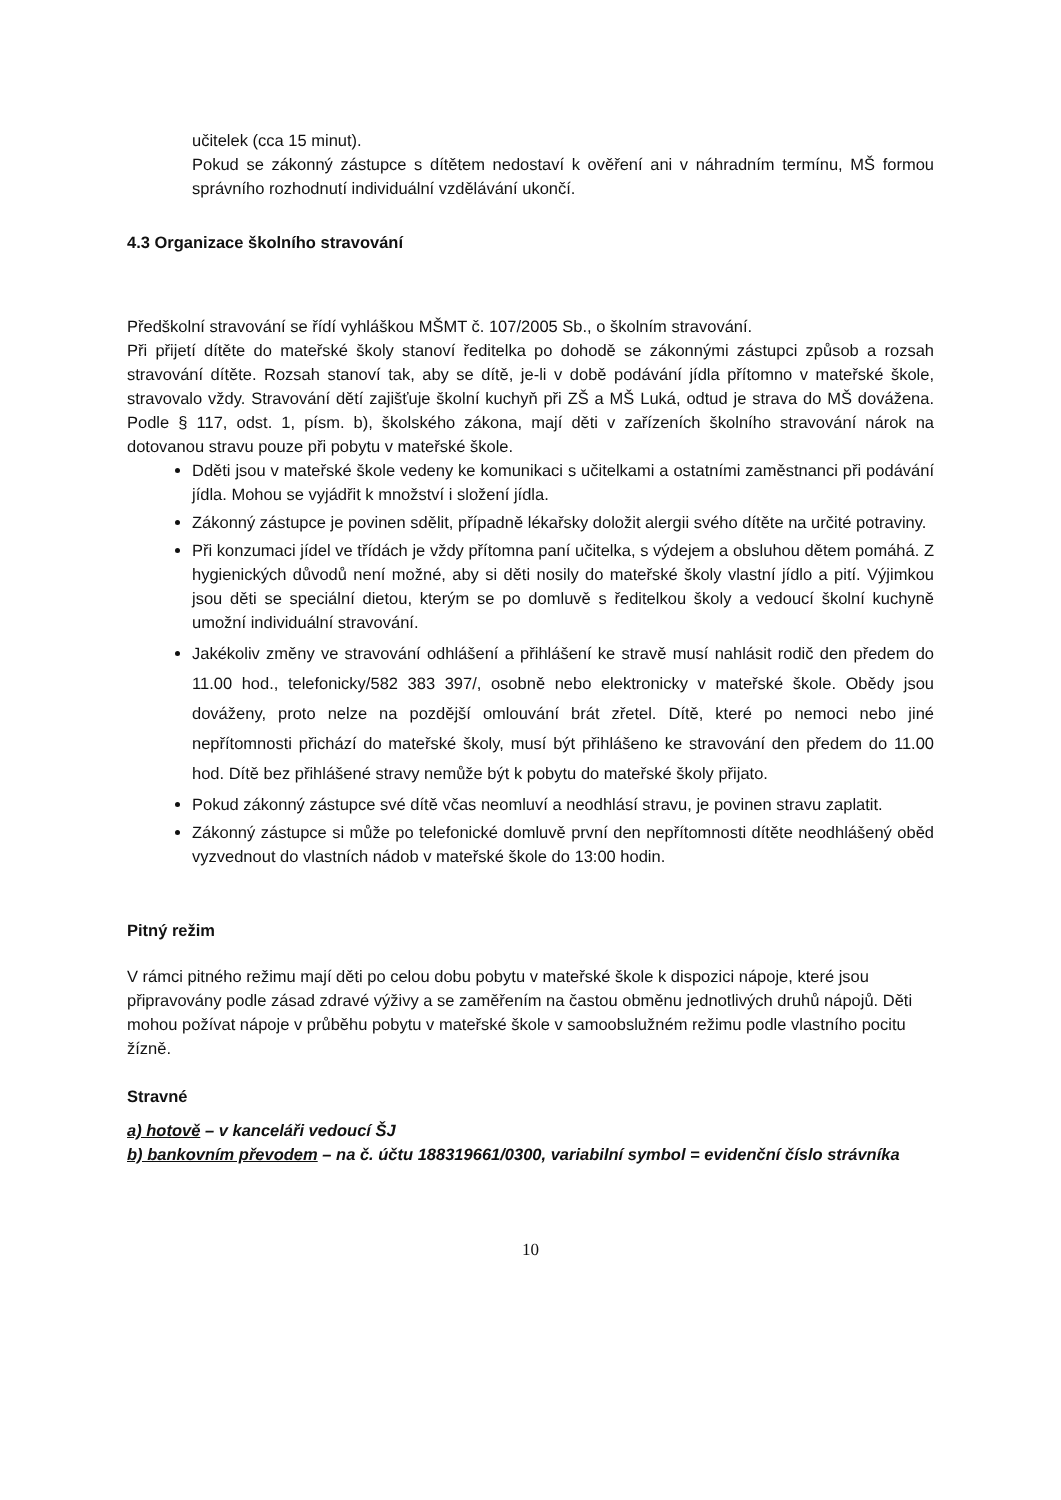učitelek (cca 15 minut).
Pokud se zákonný zástupce s dítětem nedostaví k ověření ani v náhradním termínu, MŠ formou správního rozhodnutí individuální vzdělávání ukončí.
4.3 Organizace školního stravování
Předškolní stravování se řídí vyhláškou MŠMT č. 107/2005 Sb., o školním stravování.
Při přijetí dítěte do mateřské školy stanoví ředitelka po dohodě se zákonnými zástupci způsob a rozsah stravování dítěte. Rozsah stanoví tak, aby se dítě, je-li v době podávání jídla přítomno v mateřské škole, stravovalo vždy. Stravování dětí zajišťuje školní kuchyň při ZŠ a MŠ Luká, odtud je strava do MŠ dovážena. Podle § 117, odst. 1, písm. b), školského zákona, mají děti v zařízeních školního stravování nárok na dotovanou stravu pouze při pobytu v mateřské škole.
Dděti jsou v mateřské škole vedeny ke komunikaci s učitelkami a ostatními zaměstnanci při podávání jídla. Mohou se vyjádřit k množství i složení jídla.
Zákonný zástupce je povinen sdělit, případně lékařsky doložit alergii svého dítěte na určité potraviny.
Při konzumaci jídel ve třídách je vždy přítomna paní učitelka, s výdejem a obsluhou dětem pomáhá. Z hygienických důvodů není možné, aby si děti nosily do mateřské školy vlastní jídlo a pití. Výjimkou jsou děti se speciální dietou, kterým se po domluvě s ředitelkou školy a vedoucí školní kuchyně umožní individuální stravování.
Jakékoliv změny ve stravování odhlášení a přihlášení ke stravě musí nahlásit rodič den předem do 11.00 hod., telefonicky/582 383 397/, osobně nebo elektronicky v mateřské škole. Obědy jsou dováženy, proto nelze na pozdější omlouvání brát zřetel. Dítě, které po nemoci nebo jiné nepřítomnosti přichází do mateřské školy, musí být přihlášeno ke stravování den předem do 11.00 hod. Dítě bez přihlášené stravy nemůže být k pobytu do mateřské školy přijato.
Pokud zákonný zástupce své dítě včas neomluví a neodhlásí stravu, je povinen stravu zaplatit.
Zákonný zástupce si může po telefonické domluvě první den nepřítomnosti dítěte neodhlášený oběd vyzvednout do vlastních nádob v mateřské škole do 13:00 hodin.
Pitný režim
V rámci pitného režimu mají děti po celou dobu pobytu v mateřské škole k dispozici nápoje, které jsou připravovány podle zásad zdravé výživy a se zaměřením na častou obměnu jednotlivých druhů nápojů. Děti mohou požívat nápoje v průběhu pobytu v mateřské škole v samoobslužném režimu podle vlastního pocitu žízně.
Stravné
a) hotově – v kanceláři vedoucí ŠJ
b) bankovním převodem – na č. účtu 188319661/0300, variabilní symbol = evidenční číslo strávníka
10